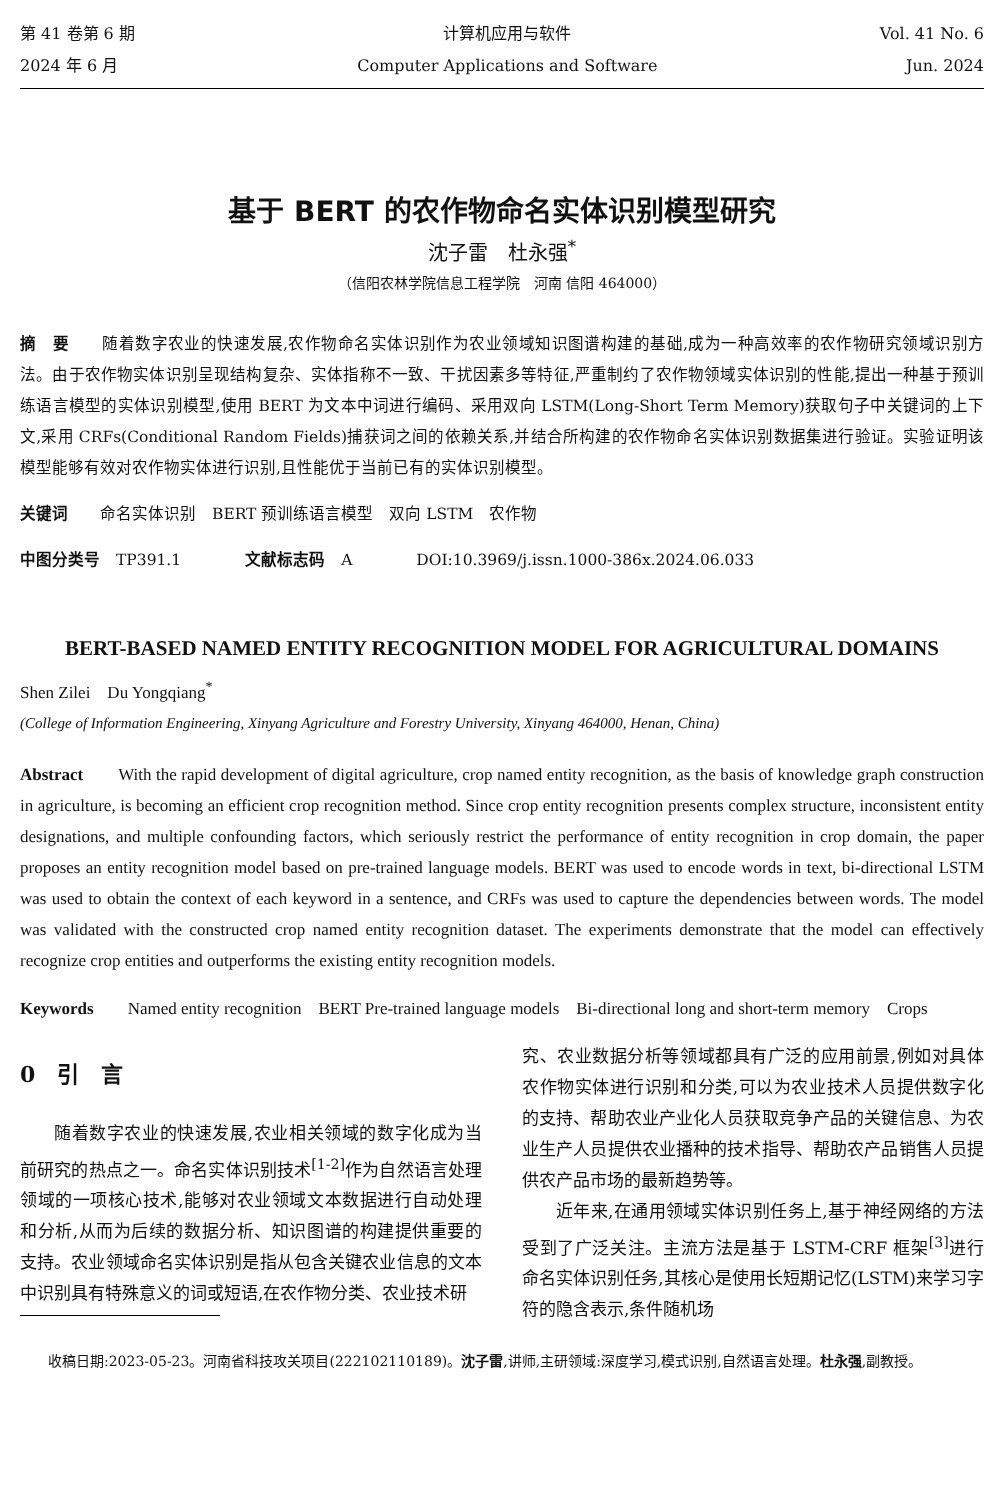第 41 卷第 6 期
2024 年 6 月
计算机应用与软件
Computer Applications and Software
Vol. 41 No. 6
Jun. 2024
基于 BERT 的农作物命名实体识别模型研究
沈子雷　杜永强<sup>*</sup>
（信阳农林学院信息工程学院　河南 信阳 464000）
摘　要　　随着数字农业的快速发展,农作物命名实体识别作为农业领域知识图谱构建的基础,成为一种高效率的农作物研究领域识别方法。由于农作物实体识别呈现结构复杂、实体指称不一致、干扰因素多等特征,严重制约了农作物领域实体识别的性能,提出一种基于预训练语言模型的实体识别模型,使用 BERT 为文本中词进行编码、采用双向 LSTM(Long-Short Term Memory)获取句子中关键词的上下文,采用 CRFs(Conditional Random Fields)捕获词之间的依赖关系,并结合所构建的农作物命名实体识别数据集进行验证。实验证明该模型能够有效对农作物实体进行识别,且性能优于当前已有的实体识别模型。
关键词　　命名实体识别　BERT 预训练语言模型　双向 LSTM　农作物
中图分类号　TP391.1　　　　文献标志码　A　　　　DOI:10.3969/j.issn.1000-386x.2024.06.033
BERT-BASED NAMED ENTITY RECOGNITION MODEL FOR AGRICULTURAL DOMAINS
Shen Zilei　Du Yongqiang<sup>*</sup>
(College of Information Engineering, Xinyang Agriculture and Forestry University, Xinyang 464000, Henan, China)
Abstract　　With the rapid development of digital agriculture, crop named entity recognition, as the basis of knowledge graph construction in agriculture, is becoming an efficient crop recognition method. Since crop entity recognition presents complex structure, inconsistent entity designations, and multiple confounding factors, which seriously restrict the performance of entity recognition in crop domain, the paper proposes an entity recognition model based on pre-trained language models. BERT was used to encode words in text, bi-directional LSTM was used to obtain the context of each keyword in a sentence, and CRFs was used to capture the dependencies between words. The model was validated with the constructed crop named entity recognition dataset. The experiments demonstrate that the model can effectively recognize crop entities and outperforms the existing entity recognition models.
Keywords　　Named entity recognition　BERT Pre-trained language models　Bi-directional long and short-term memory　Crops
0　引　言
随着数字农业的快速发展,农业相关领域的数字化成为当前研究的热点之一。命名实体识别技术<sup>[1-2]</sup>作为自然语言处理领域的一项核心技术,能够对农业领域文本数据进行自动处理和分析,从而为后续的数据分析、知识图谱的构建提供重要的支持。农业领域命名实体识别是指从包含关键农业信息的文本中识别具有特殊意义的词或短语,在农作物分类、农业技术研
究、农业数据分析等领域都具有广泛的应用前景,例如对具体农作物实体进行识别和分类,可以为农业技术人员提供数字化的支持、帮助农业产业化人员获取竞争产品的关键信息、为农业生产人员提供农业播种的技术指导、帮助农产品销售人员提供农产品市场的最新趋势等。
近年来,在通用领域实体识别任务上,基于神经网络的方法受到了广泛关注。主流方法是基于 LSTM-CRF 框架<sup>[3]</sup>进行命名实体识别任务,其核心是使用长短期记忆(LSTM)来学习字符的隐含表示,条件随机场
收稿日期:2023-05-23。河南省科技攻关项目(222102110189)。沈子雷,讲师,主研领域:深度学习,模式识别,自然语言处理。杜永强,副教授。